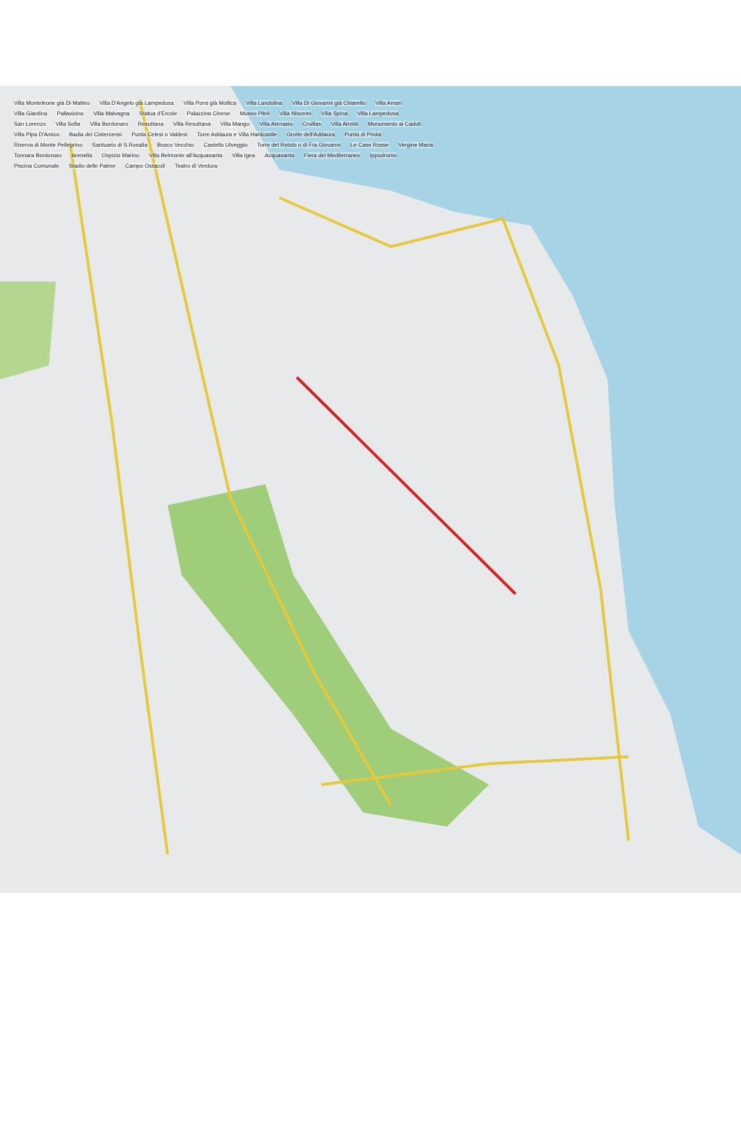Villa Monteleone già Di Matteo Villa D'Angelo già Lampedusa Villa Pons già Mollica Villa Landolina Villa Di Giovanni già Chiarello Villa Amari Villa Giardina Pallavicino Villa Malvagna Statua d'Ercole Palazzina Cinese Museo Pitrè Villa Niscemi Villa Spina Villa Lampedusa San Lorenzo Villa Sofia Villa Bordonaro Resuttana Villa Resuttana Villa Mango Villa Atenasio Cruillas Villa Airoldi Monumento ai Caduti Villa Pipa D'Amico Badia dei Cistercensi Punta Celesi o Valdesi Torre Addaura e Villa Hardcastle Grotte dell'Addaura Punta di Priola Riserva di Monte Pellegrino Santuario di S.Rosalia Bosco Vecchio Castello Utveggio Torre del Rotolo o di Fra Giovanni Le Case Rosse Vergine Maria Tonnara Bordonaro Arenella Ospizio Marino Villa Belmonte all'Acquasanta Villa Igea Acquasanta Fiera del Mediterraneo Ippodromo Piscina Comunale Stadio delle Palme Campo Ostacoli Teatro di Verdura